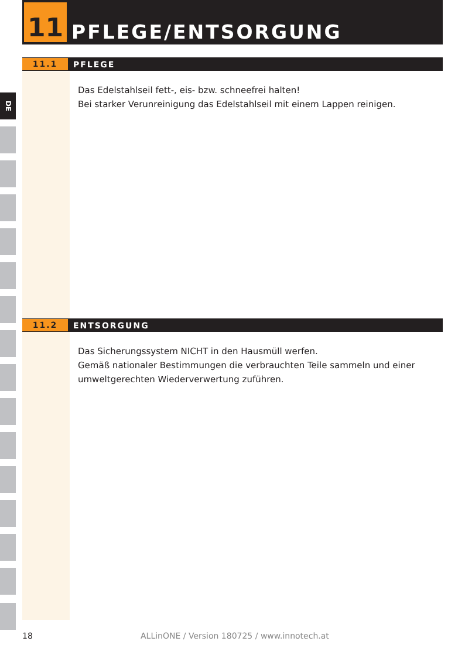DE
11
PFLEGE/ENTSORGUNG
11.1
PFLEGE
Das Edelstahlseil fett-, eis- bzw. schneefrei halten!
Bei starker Verunreinigung das Edelstahlseil mit einem Lappen reinigen.
11.2
ENTSORGUNG
Das Sicherungssystem NICHT in den Hausmüll werfen.
Gemäß nationaler Bestimmungen die verbrauchten Teile sammeln und einer umweltgerechten Wiederverwertung zuführen.
18 ALLinONE / Version 180725 / www.innotech.at